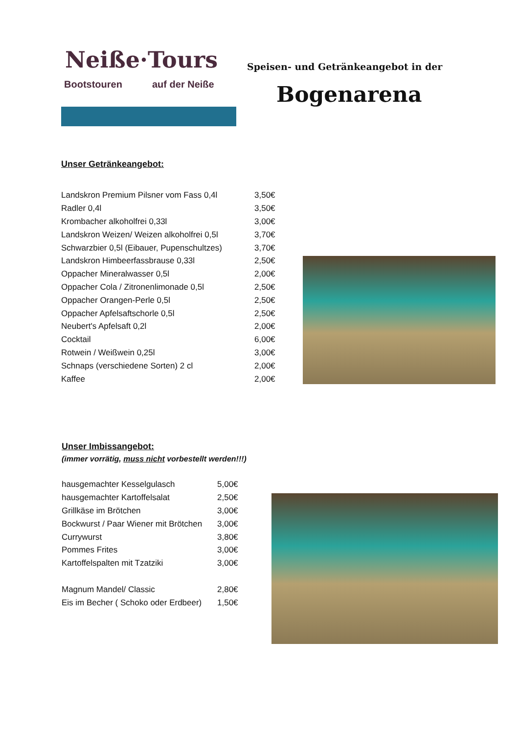Neiße·Tours
Bootstouren auf der Neiße
Speisen- und Getränkeangebot in der
Bogenarena
Unser Getränkeangebot:
| Landskron Premium Pilsner vom Fass 0,4l | 3,50€ |
| Radler 0,4l | 3,50€ |
| Krombacher alkoholfrei 0,33l | 3,00€ |
| Landskron Weizen/ Weizen alkoholfrei 0,5l | 3,70€ |
| Schwarzbier 0,5l (Eibauer, Pupenschultzes) | 3,70€ |
| Landskron Himbeerfassbrause 0,33l | 2,50€ |
| Oppacher Mineralwasser 0,5l | 2,00€ |
| Oppacher Cola / Zitronenlimonade 0,5l | 2,50€ |
| Oppacher Orangen-Perle 0,5l | 2,50€ |
| Oppacher Apfelsaftschorle 0,5l | 2,50€ |
| Neubert's Apfelsaft 0,2l | 2,00€ |
| Cocktail | 6,00€ |
| Rotwein / Weißwein 0,25l | 3,00€ |
| Schnaps (verschiedene Sorten) 2 cl | 2,00€ |
| Kaffee | 2,00€ |
Unser Imbissangebot:
(immer vorrätig, muss nicht vorbestellt werden!!!)
| hausgemachter Kesselgulasch | 5,00€ |
| hausgemachter Kartoffelsalat | 2,50€ |
| Grillkäse im Brötchen | 3,00€ |
| Bockwurst / Paar Wiener mit Brötchen | 3,00€ |
| Currywurst | 3,80€ |
| Pommes Frites | 3,00€ |
| Kartoffelspalten mit Tzatziki | 3,00€ |
| Magnum Mandel/ Classic | 2,80€ |
| Eis im Becher ( Schoko oder Erdbeer) | 1,50€ |